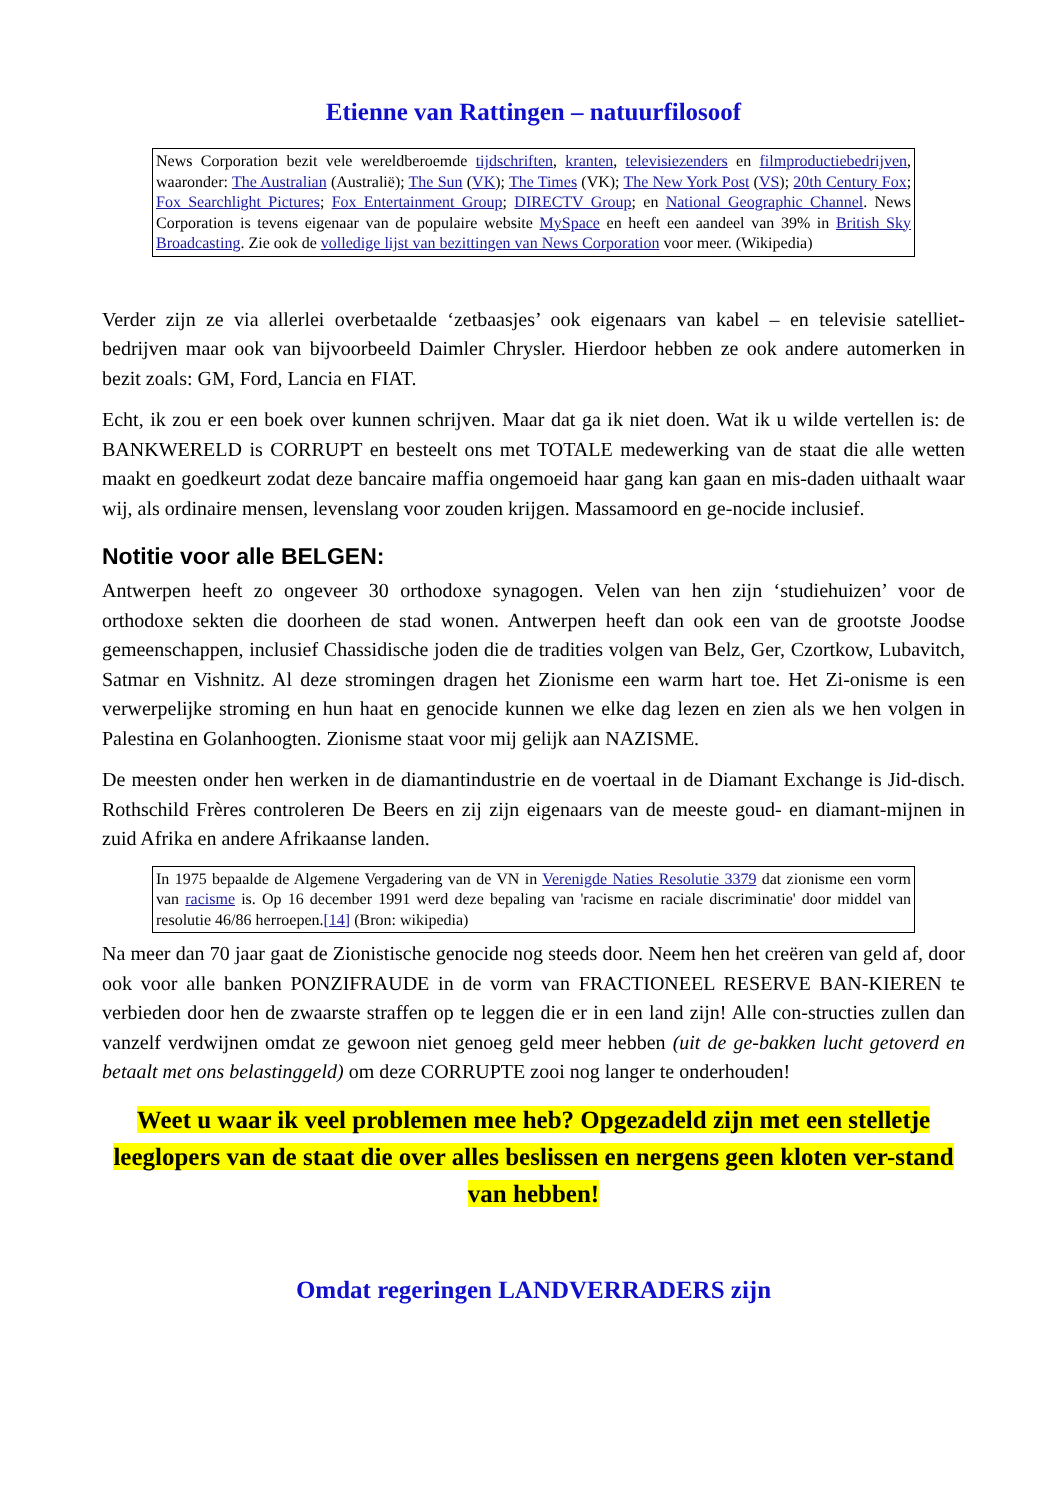Etienne van Rattingen – natuurfilosoof
News Corporation bezit vele wereldberoemde tijdschriften, kranten, televisiezenders en filmproductiebedrijven, waaronder: The Australian (Australië); The Sun (VK); The Times (VK); The New York Post (VS); 20th Century Fox; Fox Searchlight Pictures; Fox Entertainment Group; DIRECTV Group; en National Geographic Channel. News Corporation is tevens eigenaar van de populaire website MySpace en heeft een aandeel van 39% in British Sky Broadcasting. Zie ook de volledige lijst van bezittingen van News Corporation voor meer. (Wikipedia)
Verder zijn ze via allerlei overbetaalde ‘zetbaasjes’ ook eigenaars van kabel – en televisie satelliet-bedrijven maar ook van bijvoorbeeld Daimler Chrysler. Hierdoor hebben ze ook andere automerken in bezit zoals: GM, Ford, Lancia en FIAT.
Echt, ik zou er een boek over kunnen schrijven. Maar dat ga ik niet doen. Wat ik u wilde vertellen is: de BANKWERELD is CORRUPT en besteelt ons met TOTALE medewerking van de staat die alle wetten maakt en goedkeurt zodat deze bancaire maffia ongemoeid haar gang kan gaan en mis-daden uithaalt waar wij, als ordinaire mensen, levenslang voor zouden krijgen. Massamoord en ge-nocide inclusief.
Notitie voor alle BELGEN:
Antwerpen heeft zo ongeveer 30 orthodoxe synagogen. Velen van hen zijn ‘studiehuizen’ voor de orthodoxe sekten die doorheen de stad wonen. Antwerpen heeft dan ook een van de grootste Joodse gemeenschappen, inclusief Chassidische joden die de tradities volgen van Belz, Ger, Czortkow, Lubavitch, Satmar en Vishnitz. Al deze stromingen dragen het Zionisme een warm hart toe. Het Zi-onisme is een verwerpelijke stroming en hun haat en genocide kunnen we elke dag lezen en zien als we hen volgen in Palestina en Golanhoogten. Zionisme staat voor mij gelijk aan NAZISME.
De meesten onder hen werken in de diamantindustrie en de voertaal in de Diamant Exchange is Jid-disch. Rothschild Frères controleren De Beers en zij zijn eigenaars van de meeste goud- en diamant-mijnen in zuid Afrika en andere Afrikaanse landen.
In 1975 bepaalde de Algemene Vergadering van de VN in Verenigde Naties Resolutie 3379 dat zionisme een vorm van racisme is. Op 16 december 1991 werd deze bepaling van 'racisme en raciale discriminatie' door middel van resolutie 46/86 herroepen.[14] (Bron: wikipedia)
Na meer dan 70 jaar gaat de Zionistische genocide nog steeds door. Neem hen het creëren van geld af, door ook voor alle banken PONZIFRAUDE in de vorm van FRACTIONEEL RESERVE BAN-KIEREN te verbieden door hen de zwaarste straffen op te leggen die er in een land zijn! Alle con-structies zullen dan vanzelf verdwijnen omdat ze gewoon niet genoeg geld meer hebben (uit de ge-bakken lucht getoverd en betaalt met ons belastinggeld) om deze CORRUPTE zooi nog langer te onderhouden!
Weet u waar ik veel problemen mee heb? Opgezadeld zijn met een stelletje leeglopers van de staat die over alles beslissen en nergens geen kloten ver-stand van hebben!
Omdat regeringen LANDVERRADERS zijn